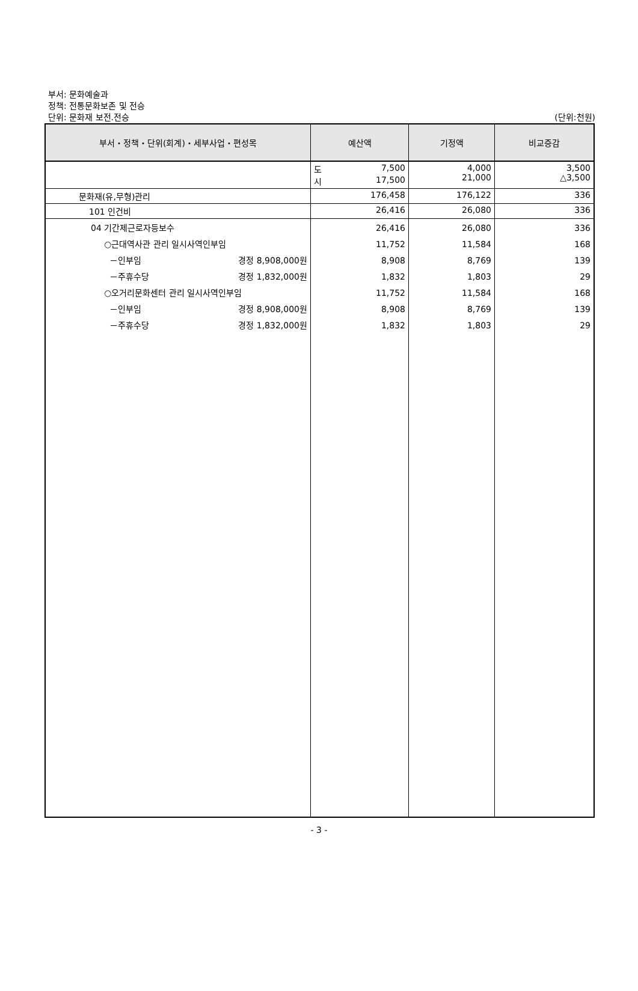부서: 문화예술과
정책: 전통문화보존 및 전승
단위: 문화재 보전.전승
(단위:천원)
| 부서・정책・단위(회계)・세부사업・편성목 | 예산액 | 기정액 | 비교증감 |
| --- | --- | --- | --- |
| | 도 7,500 시 17,500 | 4,000 21,000 | 3,500 △3,500 |
| 문화재(유,무형)관리 | 176,458 | 176,122 | 336 |
| 101 인건비 | 26,416 | 26,080 | 336 |
| 04 기간제근로자등보수 ○근대역사관 관리 일시사역인부임 －인부임 경정 8,908,000원 －주휴수당 경정 1,832,000원 ○오거리문화센터 관리 일시사역인부임 －인부임 경정 8,908,000원 －주휴수당 경정 1,832,000원 | 26,416 11,752 8,908 1,832 11,752 8,908 1,832 | 26,080 11,584 8,769 1,803 11,584 8,769 1,803 | 336 168 139 29 168 139 29 |
- 3 -